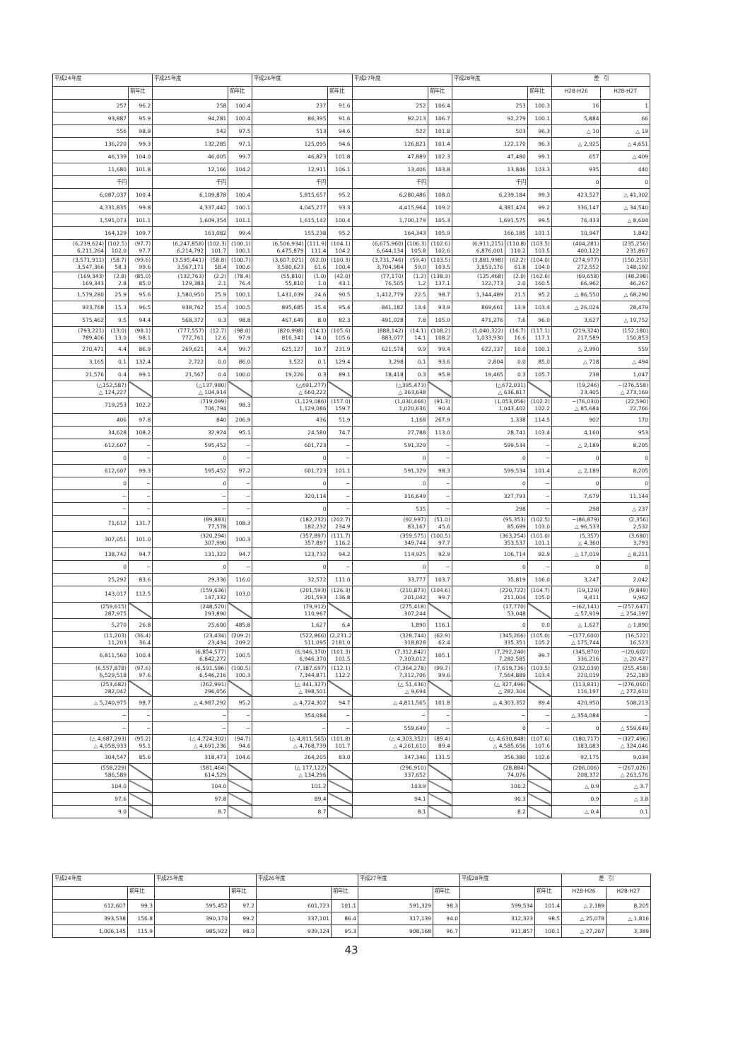| 平成24年度 | | | 平成25年度 | | | 平成26年度 | | | 平成27年度 | | | 平成28年度 | | | 差 引 | |
| --- | --- | --- | --- | --- | --- | --- | --- | --- | --- | --- | --- | --- | --- | --- | --- | --- |
| | | 前年比 | | | 前年比 | | | 前年比 | | | 前年比 | | | 前年比 | H28-H26 | H28-H27 |
| 257 | | 96.2 | 258 | | 100.4 | 237 | | 91.6 | 252 | | 106.4 | 253 | | 100.3 | 16 | 1 |
| 93,887 | | 95.9 | 94,281 | | 100.4 | 86,395 | | 91.6 | 92,213 | | 106.7 | 92,279 | | 100.1 | 5,884 | 66 |
| 556 | | 98.9 | 542 | | 97.5 | 513 | | 94.6 | 522 | | 101.8 | 503 | | 96.3 | △ 10 | △ 19 |
| 136,220 | | 99.3 | 132,285 | | 97.1 | 125,095 | | 94.6 | 126,821 | | 101.4 | 122,170 | | 96.3 | △ 2,925 | △ 4,651 |
| 46,139 | | 104.0 | 46,005 | | 99.7 | 46,823 | | 101.8 | 47,889 | | 102.3 | 47,480 | | 99.1 | 657 | △ 409 |
| 11,680 | | 101.8 | 12,166 | | 104.2 | 12,911 | | 106.1 | 13,406 | | 103.8 | 13,846 | | 103.3 | 935 | 440 |
| 千円 | | | 千円 | | | 千円 | | | 千円 | | | 千円 | | | 0 | 0 |
| 6,087,037 | | 100.4 | 6,109,878 | | 100.4 | 5,815,657 | | 95.2 | 6,280,486 | | 108.0 | 6,239,184 | | 99.3 | 423,527 | △ 41,302 |
| 4,331,835 | | 99.8 | 4,337,442 | | 100.1 | 4,045,277 | | 93.3 | 4,415,964 | | 109.2 | 4,381,424 | | 99.2 | 336,147 | △ 34,540 |
| 1,591,073 | | 101.1 | 1,609,354 | | 101.1 | 1,615,142 | | 100.4 | 1,700,179 | | 105.3 | 1,691,575 | | 99.5 | 76,433 | △ 8,604 |
| 164,129 | | 109.7 | 163,082 | | 99.4 | 155,238 | | 95.2 | 164,343 | | 105.9 | 166,185 | | 101.1 | 10,947 | 1,842 |
| (6,239,624) 6,211,264 | (102.5) 102.0 | (97.7) 97.7 | (6,247,858) 6,214,792 | (102.3) 101.7 | (100.1) 100.1 | (6,506,934) 6,475,879 | (111.9) 111.4 | (104.1) 104.2 | (6,675,960) 6,644,134 | (106.3) 105.8 | (102.6) 102.6 | (6,911,215) 6,876,001 | (110.8) 110.2 | (103.5) 103.5 | (404,281) 400,122 | (235,256) 231,867 |
| (3,571,911) 3,547,366 | (58.7) 58.3 | (99.6) 99.6 | (3,595,441) 3,567,171 | (58.8) 58.4 | (100.7) 100.6 | (3,607,021) 3,580,623 | (62.0) 61.6 | (100.3) 100.4 | (3,731,746) 3,704,984 | (59.4) 59.0 | (103.5) 103.5 | (3,881,998) 3,853,176 | (62.2) 61.8 | (104.0) 104.0 | (274,977) 272,552 | (150,253) 148,192 |
| (169,343) 169,343 | (2.8) 2.8 | (85.0) 85.0 | (132,763) 129,383 | (2.2) 2.1 | (78.4) 76.4 | (55,810) 55,810 | (1.0) 1.0 | (42.0) 43.1 | (77,170) 76,505 | (1.2) 1.2 | (138.3) 137.1 | (125,468) 122,773 | (2.0) 2.0 | (162.6) 160.5 | (69,658) 66,962 | (48,298) 46,267 |
| 1,579,280 | 25.9 | 95.6 | 1,580,950 | 25.9 | 100.1 | 1,431,039 | 24.6 | 90.5 | 1,412,779 | 22.5 | 98.7 | 1,344,489 | 21.5 | 95.2 | △ 86,550 | △ 68,290 |
| 933,768 | 15.3 | 96.5 | 938,762 | 15.4 | 100.5 | 895,685 | 15.4 | 95.4 | 841,182 | 13.4 | 93.9 | 869,661 | 13.9 | 103.4 | △ 26,024 | 28,479 |
| 575,462 | 9.5 | 94.4 | 568,372 | 9.3 | 98.8 | 467,649 | 8.0 | 82.3 | 491,028 | 7.8 | 105.0 | 471,276 | 7.6 | 96.0 | 3,627 | △ 19,752 |
| (793,221) 789,406 | (13.0) 13.0 | (98.1) 98.1 | (777,557) 772,761 | (12.7) 12.6 | (98.0) 97.9 | (820,998) 816,341 | (14.1) 14.0 | (105.6) 105.6 | (888,142) 883,077 | (14.1) 14.1 | (108.2) 108.2 | (1,040,322) 1,033,930 | (16.7) 16.6 | (117.1) 117.1 | (219,324) 217,589 | (152,180) 150,853 |
| 270,471 | 4.4 | 86.9 | 269,621 | 4.4 | 99.7 | 625,127 | 10.7 | 231.9 | 621,578 | 9.9 | 99.4 | 622,137 | 10.0 | 100.1 | △ 2,990 | 559 |
| 3,165 | 0.1 | 132.4 | 2,722 | 0.0 | 86.0 | 3,522 | 0.1 | 129.4 | 3,298 | 0.1 | 93.6 | 2,804 | 0.0 | 85.0 | △ 718 | △ 494 |
| 21,576 | 0.4 | 99.1 | 21,567 | 0.4 | 100.0 | 19,226 | 0.3 | 89.1 | 18,418 | 0.3 | 95.8 | 19,465 | 0.3 | 105.7 | 238 | 1,047 |
| (△152,587) △ 124,227 | | | (△137,980) △ 104,914 | | | (△691,277) △ 660,222 | | | (△395,473) △ 363,648 | | | (△672,031) △ 636,817 | | | (19,246) 23,405 | −(276,558) △ 273,169 |
| 719,253 | | 102.2 | (719,099) 706,794 | | 98.3 | (1,129,086) 1,129,086 | | (157.0) 159.7 | (1,030,466) 1,020,636 | | (91.3) 90.4 | (1,053,056) 1,043,402 | | (102.2) 102.2 | −(76,030) △ 85,684 | (22,590) 22,766 |
| 406 | | 97.8 | 840 | | 206.9 | 436 | | 51.9 | 1,168 | | 267.9 | 1,338 | | 114.5 | 902 | 170 |
| 34,628 | | 108.2 | 32,924 | | 95.1 | 24,580 | | 74.7 | 27,788 | | 113.0 | 28,741 | | 103.4 | 4,160 | 953 |
| 612,607 | | − | 595,452 | | − | 601,723 | | − | 591,329 | | − | 599,534 | | − | △ 2,189 | 8,205 |
| 0 | | − | 0 | | − | 0 | | − | 0 | | − | 0 | | − | 0 | 0 |
| 612,607 | | 99.3 | 595,452 | | 97.2 | 601,723 | | 101.1 | 591,329 | | 98.3 | 599,534 | | 101.4 | △ 2,189 | 8,205 |
| 0 | | − | 0 | | − | 0 | | − | 0 | | − | 0 | | − | 0 | 0 |
| − | | − | − | | − | 320,114 | | − | 316,649 | | − | 327,793 | | − | 7,679 | 11,144 |
| − | | − | − | | − | 0 | | − | 535 | | − | 298 | | − | 298 | △ 237 |
| 71,612 | | 131.7 | (89,883) 77,578 | | 108.3 | (182,232) 182,232 | | (202.7) 234.9 | (92,997) 83,167 | | (51.0) 45.6 | (95,353) 85,699 | | (102.5) 103.0 | −(86,879) △ 96,533 | (2,356) 2,532 |
| 307,051 | | 101.0 | (320,294) 307,990 | | 100.3 | (357,897) 357,897 | | (111.7) 116.2 | (359,575) 349,744 | | (100.5) 97.7 | (363,254) 353,537 | | (101.0) 101.1 | (5,357) △ 4,360 | (3,680) 3,793 |
| 138,742 | | 94.7 | 131,322 | | 94.7 | 123,732 | | 94.2 | 114,925 | | 92.9 | 106,714 | | 92.9 | △ 17,019 | △ 8,211 |
| 0 | | − | 0 | | − | 0 | | − | 0 | | − | 0 | | − | 0 | 0 |
| 25,292 | | 83.6 | 29,336 | | 116.0 | 32,572 | | 111.0 | 33,777 | | 103.7 | 35,819 | | 106.0 | 3,247 | 2,042 |
| 143,017 | | 112.5 | (159,636) 147,332 | | 103.0 | (201,593) 201,593 | | (126.3) 136.8 | (210,873) 201,042 | | (104.6) 99.7 | (220,722) 211,004 | | (104.7) 105.0 | (19,129) 9,411 | (9,849) 9,962 |
| (259,615) 287,975 | | | (248,520) 293,890 | | | (79,912) 110,967 | | | (275,418) 307,244 | | | (17,770) 53,048 | | | −(62,141) △ 57,919 | −(257,647) △ 254,197 |
| 5,270 | | 26.8 | 25,600 | | 485.8 | 1,627 | | 6.4 | 1,890 | | 116.1 | 0 | | 0.0 | △ 1,627 | △ 1,890 |
| (11,203) 11,203 | | (36.4) 36.4 | (23,434) 23,434 | | (209.2) 209.2 | (522,866) 511,095 | | (2,231.2) 2181.0 | (328,744) 318,828 | | (62.9) 62.4 | (345,266) 335,351 | | (105.0) 105.2 | −(177,600) △ 175,744 | (16,522) 16,523 |
| 6,811,560 | | 100.4 | (6,854,577) 6,842,272 | | 100.5 | (6,946,370) 6,946,370 | | (101.3) 101.5 | (7,312,842) 7,303,012 | | 105.1 | (7,292,240) 7,282,585 | | 99.7 | (345,870) 336,216 | −(20,602) △ 20,427 |
| (6,557,878) 6,529,518 | | (97.6) 97.6 | (6,591,586) 6,546,216 | | (100.5) 100.3 | (7,387,697) 7,344,871 | | (112.1) 112.2 | (7,364,278) 7,312,706 | | (99.7) 99.6 | (7,619,736) 7,564,889 | | (103.5) 103.4 | (232,039) 220,019 | (255,458) 252,183 |
| (253,682) 282,042 | | | (262,991) 296,056 | | | (△ 441,327) △ 398,501 | | | (△ 51,436) △ 9,694 | | | (△ 327,496) △ 282,304 | | | (113,831) 116,197 | −(276,060) △ 272,610 |
| △ 5,240,975 | | 98.7 | △ 4,987,292 | | 95.2 | △ 4,724,302 | | 94.7 | △ 4,811,565 | | 101.8 | △ 4,303,352 | | 89.4 | 420,950 | 508,213 |
| − | | − | − | | − | 354,084 | | − | − | | − | − | | − | △ 354,084 | − |
| − | | − | − | | − | − | | − | 559,649 | | − | 0 | | − | 0 | △ 559,649 |
| (△ 4,987,293) △ 4,958,933 | | (95.2) 95.1 | (△ 4,724,302) △ 4,691,236 | | (94.7) 94.6 | (△ 4,811,565) △ 4,768,739 | | (101.8) 101.7 | (△ 4,303,352) △ 4,261,610 | | (89.4) 89.4 | (△ 4,630,848) △ 4,585,656 | | (107.6) 107.6 | (180,717) 183,083 | −(327,496) △ 324,046 |
| 304,547 | | 85.6 | 318,473 | | 104.6 | 264,205 | | 83.0 | 347,346 | | 131.5 | 356,380 | | 102.6 | 92,175 | 9,034 |
| (558,229) 586,589 | | | (581,464) 614,529 | | | (△ 177,122) △ 134,296 | | | (296,910) 337,652 | | | (28,884) 74,076 | | | (206,006) 208,372 | −(267,026) △ 263,576 |
| 104.0 | | | 104.0 | | | 101.2 | | | 103.9 | | | 100.2 | | | △ 0.9 | △ 3.7 |
| 97.6 | | | 97.8 | | | 89.4 | | | 94.1 | | | 90.3 | | | 0.9 | △ 3.8 |
| 9.0 | | | 8.7 | | | 8.7 | | | 8.1 | | | 8.2 | | | △ 0.4 | 0.1 |
| 平成24年度 | | 平成25年度 | | 平成26年度 | | 平成27年度 | | 平成28年度 | | 差 引 | |
| --- | --- | --- | --- | --- | --- | --- | --- | --- | --- | --- | --- |
| | 前年比 | | 前年比 | | 前年比 | | 前年比 | | 前年比 | H28-H26 | H28-H27 |
| 612,607 | 99.3 | 595,452 | 97.2 | 601,723 | 101.1 | 591,329 | 98.3 | 599,534 | 101.4 | △ 2,189 | 8,205 |
| 393,538 | 156.8 | 390,170 | 99.2 | 337,101 | 86.4 | 317,139 | 94.0 | 312,323 | 98.5 | △ 25,078 | △ 1,816 |
| 1,006,145 | 115.9 | 985,922 | 98.0 | 939,124 | 95.3 | 908,168 | 96.7 | 911,857 | 100.1 | △ 27,267 | 3,389 |
43